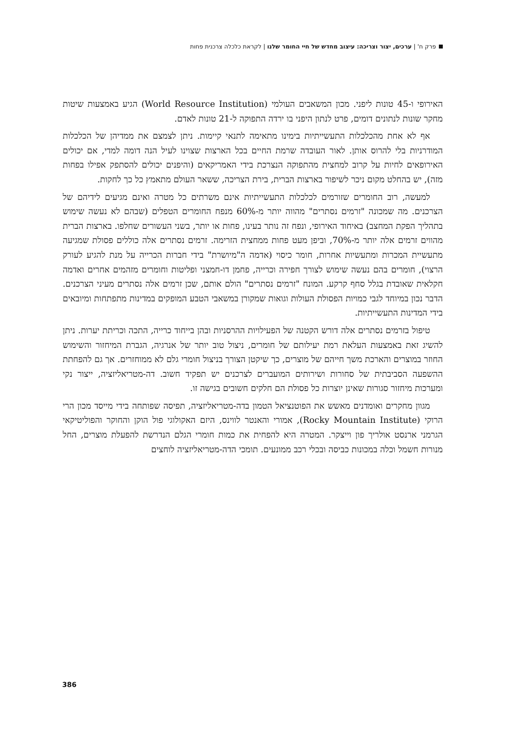פרק ח' | ערכים, יצור וצריכה: עיצוב מחדש של חיי החומר שלנו | לקראת כלכלה צרכנית פחות
האירופי ו-45 טונות ליפני. מכון המשאבים העולמי (World Resource Institution) הגיע באמצעות שיטות מחקר שונות לנתונים דומים, פרט לנתון היפני בו ירדה התפוקה ל-21 טונות לאדם.
אף לא אחת מהכלכלות התעשייתיות בימינו מתאימה לתנאי קיימות. ניתן לצמצם את ממדיהן של הכלכלות המודרניות בלי להרוס אותן. לאור העובדה שרמת החיים בכל הארצות שצוינו לעיל הנה דומה למדי, אם יכולים האירופאים לחיות על קרוב למחצית מהתפוקה הנצרכת בידי האמריקאים (והיפנים יכולים להסתפק אפילו בפחות מזה), יש בהחלט מקום ניכר לשיפור בארצות הברית, בירת הצריכה, ששאר העולם מתאמץ כל כך לחקות.
למעשה, רוב החומרים שזורמים לכלכלות התעשייתיות אינם משרתים כל מטרה ואינם מגיעים לידיהם של הצרכנים. מה שמכונה "זרמים נסתרים" מהווה יותר מ-60% מנפח החומרים הטפלים (שבהם לא נעשה שימוש בתהליך הפקת המחצב) באיחוד האירופי, ונפח זה נותר בעינו, פחות או יותר, בשני העשורים שחלפו. בארצות הברית מהווים זרמים אלה יותר מ-70%, וביפן מעט פחות ממחצית הזרימה. זרמים נסתרים אלה כוללים פסולת שמגיעה מתעשיית המכרות ומתעשיות אחרות, חומר כיסוי (אדמה ה"מיושרת" בידי חברות הכרייה על מנת להגיע לעורק הרצוי), חומרים בהם נעשה שימוש לצורך חפירה וכרייה, פחמן דו-חמצני ופליטות וחומרים מזהמים אחרים ואדמה חקלאית שאובדת בגלל סחף קרקע. המונח "זרמים נסתרים" הולם אותם, שכן זרמים אלה נסתרים מעיני הצרכנים. הדבר נכון במיוחד לגבי כמויות הפסולת העולות וגואות שמקורן במשאבי הטבע המופקים במדינות מתפתחות ומיובאים בידי המדינות התעשייתיות.
טיפול בזרמים נסתרים אלה דורש הקטנה של הפעילויות ההרסניות ובהן בייחוד כרייה, התכה וכריתת יערות. ניתן להשיג זאת באמצעות העלאת רמת יעילותם של חומרים, ניצול טוב יותר של אנרגיה, הגברת המיחזור והשימוש החוזר במוצרים והארכת משך חייהם של מוצרים, כך שיקטן הצורך בניצול חומרי גלם לא ממוחזרים. אך גם להפחתת ההשפעה הסביבתית של סחורות ושירותים המועברים לצרכנים יש תפקיד חשוב. דה-מטריאליזציה, ייצור נקי ומערכות מיחזור סגורות שאינן יוצרות כל פסולת הם חלקים חשובים בגישה זו.
מגוון מחקרים ואומדנים מאשש את הפוטנציאל הטמון בדה-מטריאליזציה, תפיסה שפותחה בידי מייסד מכון הרי הרוקי (Rocky Mountain Institute), אמורי והאנטר לווינס, היזם האקולוגי פול הוקן והחוקר והפוליטיקאי הגרמני ארנסט אולריך פון וייצקר. המטרה היא להפחית את כמות חומרי הגלם הנדרשת להפעלת מוצרים, החל מנורות חשמל וכלה במכונות כביסה ובכלי רכב ממונעים. תומכי הדה-מטריאליזציה לוחצים
386